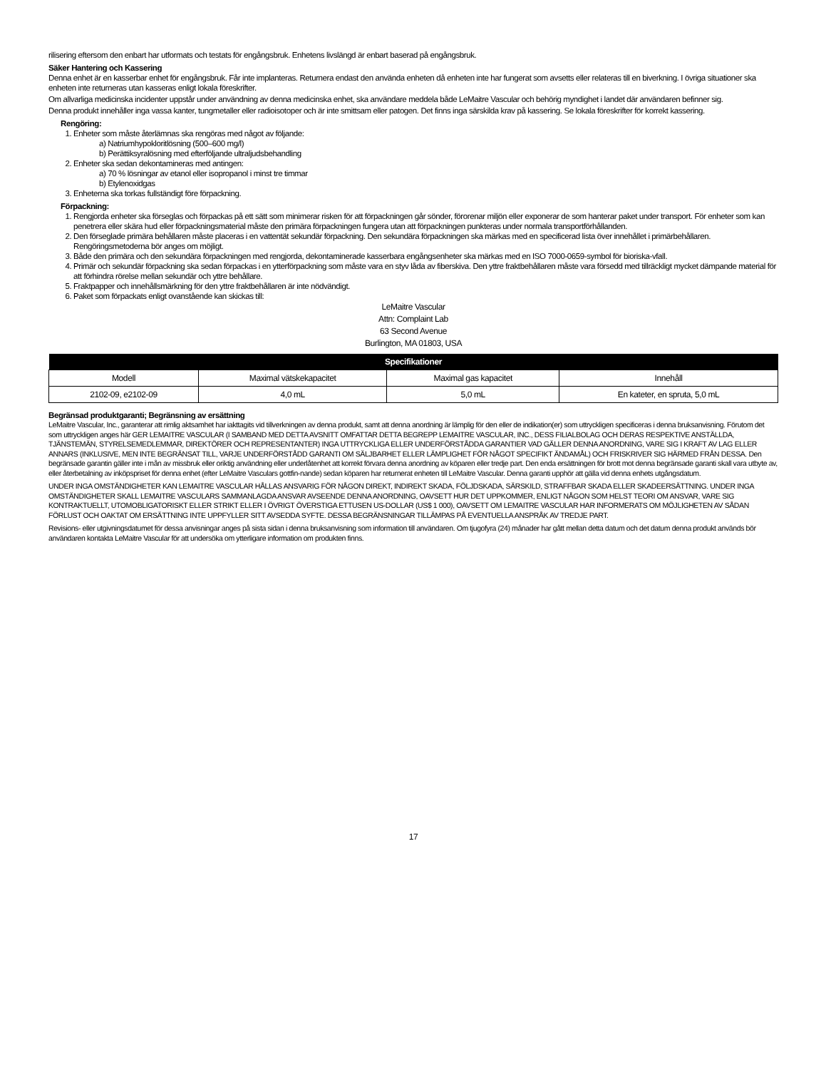rilisering eftersom den enbart har utformats och testats för engångsbruk. Enhetens livslängd är enbart baserad på engångsbruk.
Säker Hantering och Kassering
Denna enhet är en kasserbar enhet för engångsbruk. Får inte implanteras. Returnera endast den använda enheten då enheten inte har fungerat som avsetts eller relateras till en biverkning. I övriga situationer ska enheten inte returneras utan kasseras enligt lokala föreskrifter.
Om allvarliga medicinska incidenter uppstår under användning av denna medicinska enhet, ska användare meddela både LeMaitre Vascular och behörig myndighet i landet där användaren befinner sig.
Denna produkt innehåller inga vassa kanter, tungmetaller eller radioisotoper och är inte smittsam eller patogen. Det finns inga särskilda krav på kassering. Se lokala föreskrifter för korrekt kassering.
Rengöring:
1. Enheter som måste återlämnas ska rengöras med något av följande:
a) Natriumhypokloritlösning (500–600 mg/l)
b) Perättiksyralösning med efterföljande ultraljudsbehandling
2. Enheter ska sedan dekontamineras med antingen:
a) 70 % lösningar av etanol eller isopropanol i minst tre timmar
b) Etylenoxidgas
3. Enheterna ska torkas fullständigt före förpackning.
Förpackning:
1. Rengjorda enheter ska förseglas och förpackas på ett sätt som minimerar risken för att förpackningen går sönder, förorenar miljön eller exponerar de som hanterar paket under transport. För enheter som kan penetrera eller skära hud eller förpackningsmaterial måste den primära förpackningen fungera utan att förpackningen punkteras under normala transportförhållanden.
2. Den förseglade primära behållaren måste placeras i en vattentät sekundär förpackning. Den sekundära förpackningen ska märkas med en specificerad lista över innehållet i primärbehållaren. Rengöringsmetoderna bör anges om möjligt.
3. Både den primära och den sekundära förpackningen med rengjorda, dekontaminerade kasserbara engångsenheter ska märkas med en ISO 7000-0659-symbol för bioriska-vfall.
4. Primär och sekundär förpackning ska sedan förpackas i en ytterförpackning som måste vara en styv låda av fiberskiva. Den yttre fraktbehållaren måste vara försedd med tillräckligt mycket dämpande material för att förhindra rörelse mellan sekundär och yttre behållare.
5. Fraktpapper och innehållsmärkning för den yttre fraktbehållaren är inte nödvändigt.
6. Paket som förpackats enligt ovanstående kan skickas till:
LeMaitre Vascular
Attn: Complaint Lab
63 Second Avenue
Burlington, MA 01803, USA
| Specifikationer | | | |
| --- | --- | --- | --- |
| Modell | Maximal vätskekapacitet | Maximal gas kapacitet | Innehåll |
| 2102-09, e2102-09 | 4,0 mL | 5,0 mL | En kateter, en spruta, 5,0 mL |
Begränsad produktgaranti; Begränsning av ersättning
LeMaitre Vascular, Inc., garanterar att rimlig aktsamhet har iakttagits vid tillverkningen av denna produkt, samt att denna anordning är lämplig för den eller de indikation(er) som uttryckligen specificeras i denna bruksanvisning. Förutom det som uttryckligen anges här GER LEMAITRE VASCULAR (I SAMBAND MED DETTA AVSNITT OMFATTAR DETTA BEGREPP LEMAITRE VASCULAR, INC., DESS FILIALBOLAG OCH DERAS RESPEKTIVE ANSTÄLLDA, TJÄNSTEMÄN, STYRELSEMEDLEMMAR, DIREKTÖRER OCH REPRESENTANTER) INGA UTTRYCKLIGA ELLER UNDERFÖRSTÅDDA GARANTIER VAD GÄLLER DENNA ANORDNING, VARE SIG I KRAFT AV LAG ELLER ANNARS (INKLUSIVE, MEN INTE BEGRÄNSAT TILL, VARJE UNDERFÖRSTÅDD GARANTI OM SÄLJBARHET ELLER LÄMPLIGHET FÖR NÅGOT SPECIFIKT ÄNDAMÅL) OCH FRISKRIVER SIG HÄRMED FRÅN DESSA. Den begränsade garantin gäller inte i mån av missbruk eller oriktig användning eller underlåtenhet att korrekt förvara denna anordning av köparen eller tredje part. Den enda ersättningen för brott mot denna begränsade garanti skall vara utbyte av, eller återbetalning av inköpspriset för denna enhet (efter LeMaitre Vasculars gottfin-nande) sedan köparen har returnerat enheten till LeMaitre Vascular. Denna garanti upphör att gälla vid denna enhets utgångsdatum.
UNDER INGA OMSTÄNDIGHETER KAN LEMAITRE VASCULAR HÅLLAS ANSVARIG FÖR NÅGON DIREKT, INDIREKT SKADA, FÖLJDSKADA, SÄRSKILD, STRAFFBAR SKADA ELLER SKADEERSÄTTNING. UNDER INGA OMSTÄNDIGHETER SKALL LEMAITRE VASCULARS SAMMANLAGDA ANSVAR AVSEENDE DENNA ANORDNING, OAVSETT HUR DET UPPKOMMER, ENLIGT NÅGON SOM HELST TEORI OM ANSVAR, VARE SIG KONTRAKTUELLT, UTOMOBLIGATORISKT ELLER STRIKT ELLER I ÖVRIGT ÖVERSTIGA ETTUSEN US-DOLLAR (US$ 1 000), OAVSETT OM LEMAITRE VASCULAR HAR INFORMERATS OM MÖJLIGHETEN AV SÅDAN FÖRLUST OCH OAKTAT OM ERSÄTTNING INTE UPPFYLLER SITT AVSEDDA SYFTE. DESSA BEGRÄNSNINGAR TILLÄMPAS PÅ EVENTUELLA ANSPRÅK AV TREDJE PART.
Revisions- eller utgivningsdatumet för dessa anvisningar anges på sista sidan i denna bruksanvisning som information till användaren. Om tjugofyra (24) månader har gått mellan detta datum och det datum denna produkt används bör användaren kontakta LeMaitre Vascular för att undersöka om ytterligare information om produkten finns.
17